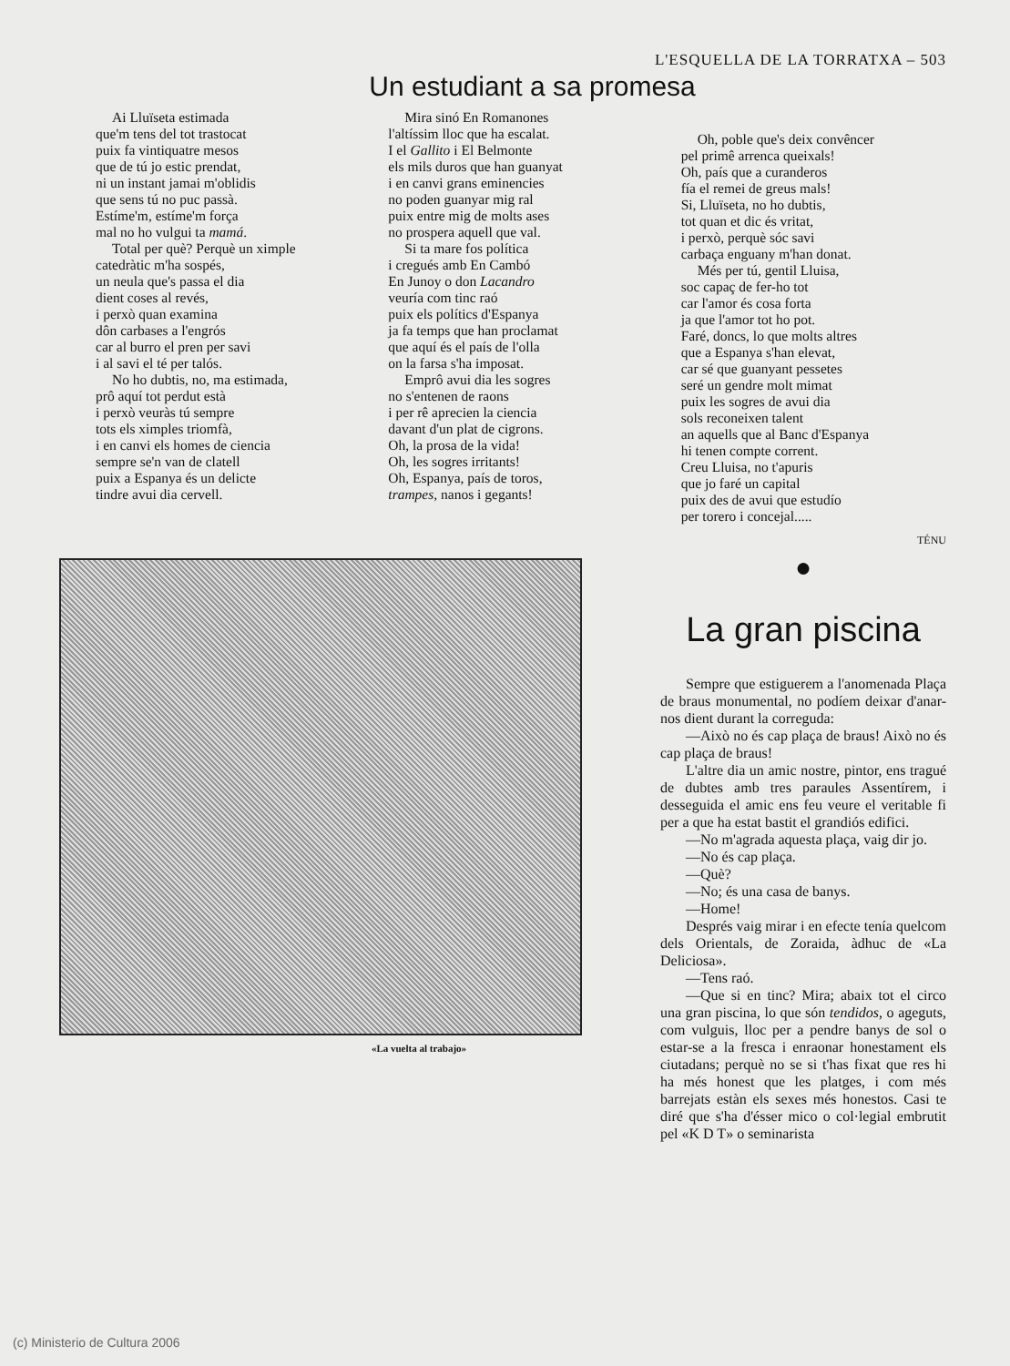L'ESQUELLA DE LA TORRATXA – 503
Un estudiant a sa promesa
Ai Lluïseta estimada
que'm tens del tot trastocat
puix fa vintiquatre mesos
que de tú jo estic prendat,
ni un instant jamai m'oblidis
que sens tú no puc passà.
Estíme'm, estíme'm força
mal no ho vulgui ta mamá.
Total per què? Perquè un ximple
catedràtic m'ha sospés,
un neula que's passa el dia
dient coses al revés,
i perxò quan examina
dôn carbases a l'engrós
car al burro el pren per savi
i al savi el té per talós.
No ho dubtis, no, ma estimada,
prô aquí tot perdut està
i perxò veuràs tú sempre
tots els ximples triomfà,
i en canvi els homes de ciencia
sempre se'n van de clatell
puix a Espanya és un delicte
tindre avui dia cervell.
Mira sinó En Romanones
l'altíssim lloc que ha escalat.
I el Gallito i El Belmonte
els mils duros que han guanyat
i en canvi grans eminencies
no poden guanyar mig ral
puix entre mig de molts ases
no prospera aquell que val.
Si ta mare fos política
i cregués amb En Cambó
En Junoy o don Lacandro
veuría com tinc raó
puix els polítics d'Espanya
ja fa temps que han proclamat
que aquí és el país de l'olla
on la farsa s'ha imposat.
Emprô avui dia les sogres
no s'entenen de raons
i per rê aprecien la ciencia
davant d'un plat de cigrons.
Oh, la prosa de la vida!
Oh, les sogres irritants!
Oh, Espanya, país de toros,
trampes, nanos i gegants!
Oh, poble que's deix convêncer
pel primê arrenca queixals!
Oh, país que a curanderos
fía el remei de greus mals!
Si, Lluïseta, no ho dubtis,
tot quan et dic és vritat,
i perxò, perquè sóc savi
carbaça enguany m'han donat.
Més per tú, gentil Lluisa,
soc capaç de fer-ho tot
car l'amor és cosa forta
ja que l'amor tot ho pot.
Faré, doncs, lo que molts altres
que a Espanya s'han elevat,
car sé que guanyant pessetes
seré un gendre molt mimat
puix les sogres de avui dia
sols reconeixen talent
an aquells que al Banc d'Espanya
hi tenen compte corrent.
Creu Lluisa, no t'apuris
que jo faré un capital
puix des de avui que estudío
per torero i concejal.....
TÉNU
«La vuelta al trabajo»
●
La gran piscina
Sempre que estiguerem a l'anomenada Plaça de braus monumental, no podíem deixar d'anar-nos dient durant la correguda:
—Això no és cap plaça de braus! Això no és cap plaça de braus!
L'altre dia un amic nostre, pintor, ens tragué de dubtes amb tres paraules Assentírem, i desseguida el amic ens feu veure el veritable fi per a que ha estat bastit el grandiós edifici.
—No m'agrada aquesta plaça, vaig dir jo.
—No és cap plaça.
—Què?
—No; és una casa de banys.
—Home!
Després vaig mirar i en efecte tenía quelcom dels Orientals, de Zoraida, àdhuc de «La Deliciosa».
—Tens raó.
—Que si en tinc? Mira; abaix tot el circo una gran piscina, lo que són tendidos, o ageguts, com vulguis, lloc per a pendre banys de sol o estar-se a la fresca i enraonar honestament els ciutadans; perquè no se si t'has fixat que res hi ha més honest que les platges, i com més barrejats estàn els sexes més honestos. Casi te diré que s'ha d'ésser mico o col·legial embrutit pel «K D T» o seminarista
(c) Ministerio de Cultura 2006